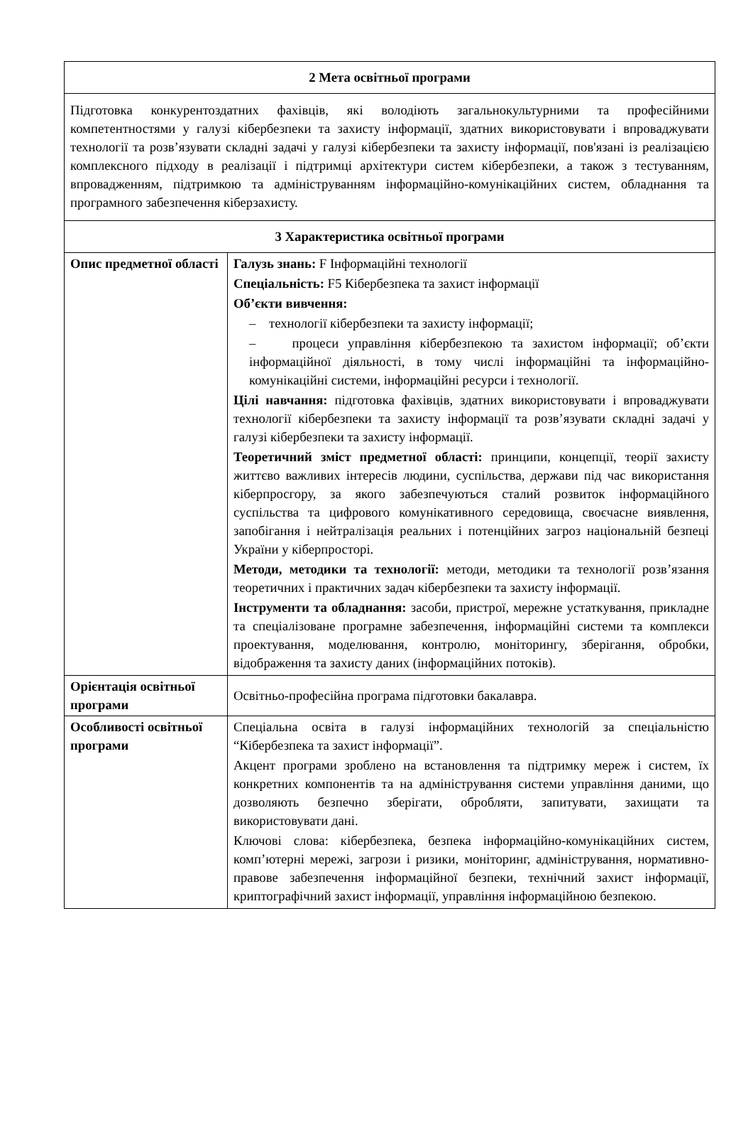| 2 Мета освітньої програми | |
| --- | --- |
| Підготовка конкурентоздатних фахівців, які володіють загальнокультурними та професійними компетентностями у галузі кібербезпеки та захисту інформації, здатних використовувати і впроваджувати технології та розв’язувати складні задачі у галузі кібербезпеки та захисту інформації, пов'язані із реалізацією комплексного підходу в реалізації і підтримці архітектури систем кібербезпеки, а також з тестуванням, впровадженням, підтримкою та адмініструванням інформаційно-комунікаційних систем, обладнання та програмного забезпечення кіберзахисту. | |
| 3 Характеристика освітньої програми | |
| Опис предметної області | Галузь знань: F Інформаційні технології Спеціальність: F5 Кібербезпека та захист інформації Об’єкти вивчення: – технології кібербезпеки та захисту інформації; – процеси управління кібербезпекою та захистом інформації; об’єкти інформаційної діяльності, в тому числі інформаційні та інформаційно-комунікаційні системи, інформаційні ресурси і технології. Цілі навчання: підготовка фахівців, здатних використовувати і впроваджувати технології кібербезпеки та захисту інформації та розв’язувати складні задачі у галузі кібербезпеки та захисту інформації. Теоретичний зміст предметної області: принципи, концепції, теорії захисту життєво важливих інтересів людини, суспільства, держави під час використання кіберпросгору, за якого забезпечуються сталий розвиток інформаційного суспільства та цифрового комунікативного середовища, своєчасне виявлення, запобігання і нейтралізація реальних і потенційних загроз національній безпеці України у кіберпросторі. Методи, методики та технології: методи, методики та технології розв’язання теоретичних і практичних задач кібербезпеки та захисту інформації. Інструменти та обладнання: засоби, пристрої, мережне устаткування, прикладне та спеціалізоване програмне забезпечення, інформаційні системи та комплекси проектування, моделювання, контролю, моніторингу, зберігання, обробки, відображення та захисту даних (інформаційних потоків). |
| Орієнтація освітньої програми | Освітньо-професійна програма підготовки бакалавра. |
| Особливості освітньої програми | Спеціальна освіта в галузі інформаційних технологій за спеціальністю “Кібербезпека та захист інформації”. Акцент програми зроблено на встановлення та підтримку мереж і систем, їх конкретних компонентів та на адміністрування системи управління даними, що дозволяють безпечно зберігати, обробляти, запитувати, захищати та використовувати дані. Ключові слова: кібербезпека, безпека інформаційно-комунікаційних систем, комп’ютерні мережі, загрози і ризики, моніторинг, адміністрування, нормативно-правове забезпечення інформаційної безпеки, технічний захист інформації, криптографічний захист інформації, управління інформаційною безпекою. |